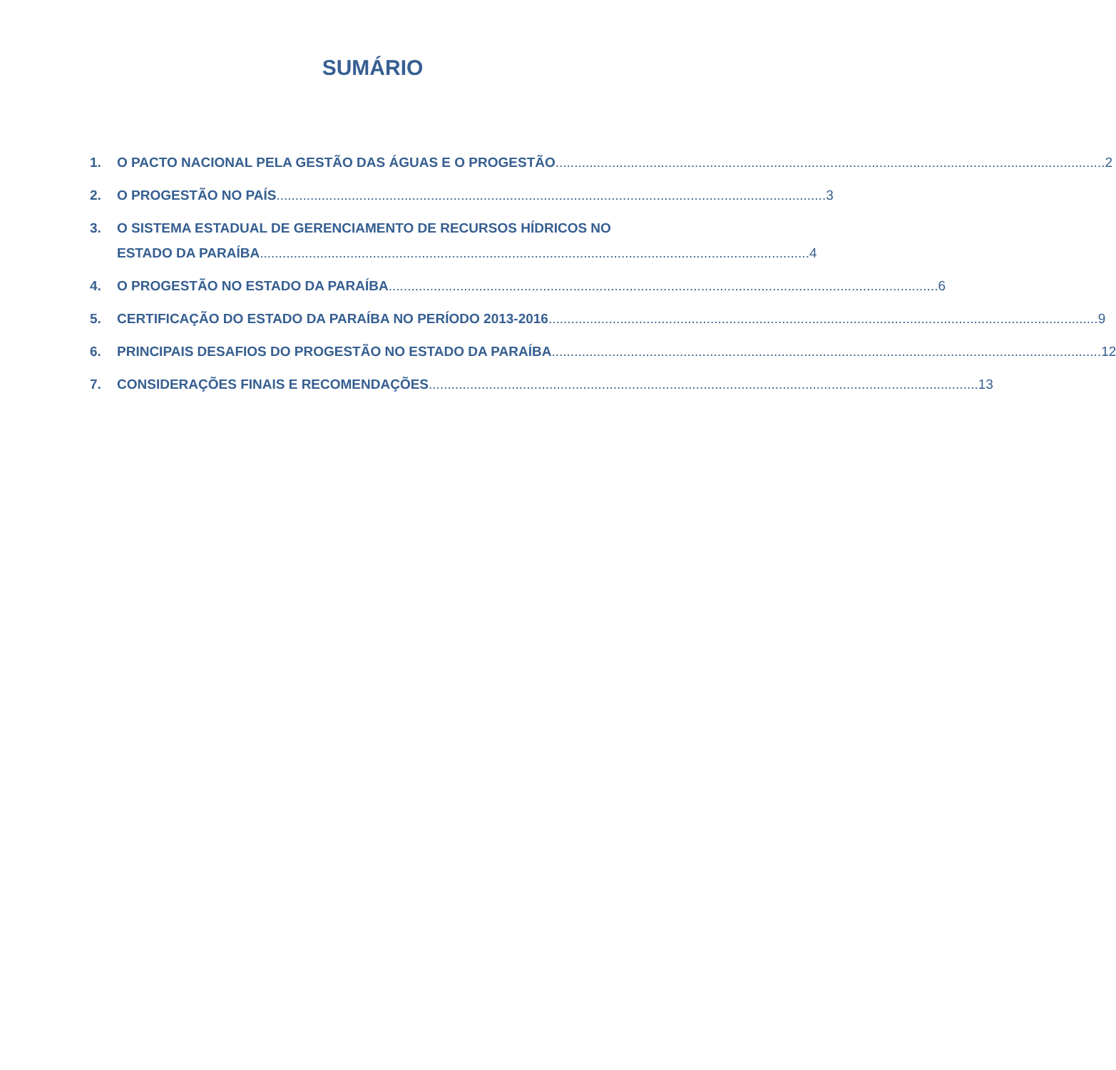SUMÁRIO
1. O PACTO NACIONAL PELA GESTÃO DAS ÁGUAS E O PROGESTÃO 2
2. O PROGESTÃO NO PAÍS 3
3. O SISTEMA ESTADUAL DE GERENCIAMENTO DE RECURSOS HÍDRICOS NO
ESTADO DA PARAÍBA 4
4. O PROGESTÃO NO ESTADO DA PARAÍBA 6
5. CERTIFICAÇÃO DO ESTADO DA PARAÍBA NO PERÍODO 2013-2016 9
6. PRINCIPAIS DESAFIOS DO PROGESTÃO NO ESTADO DA PARAÍBA 12
7. CONSIDERAÇÕES FINAIS E RECOMENDAÇÕES 13